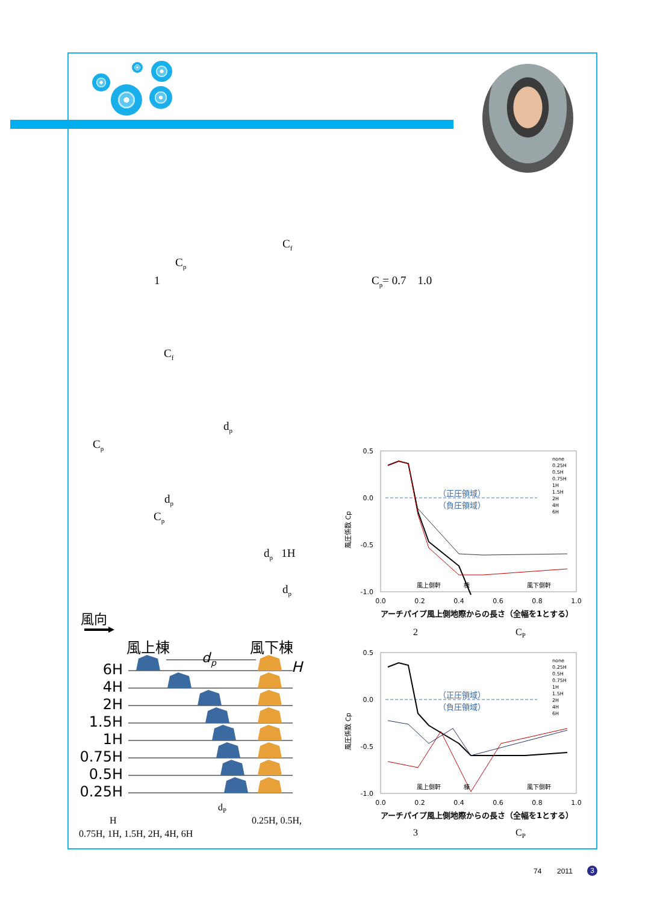C<sub>f</sub>
C<sub>p</sub>
1 C<sub>p</sub>= 0.7 1.0
C<sub>f</sub>
d<sub>p</sub>
C<sub>p</sub>
d<sub>p</sub>
C<sub>p</sub>
d<sub>p</sub> 1H
d<sub>p</sub>
風向
風上棟
風下棟
d
p
H
6H
4H
2H
1.5H
1H
0.75H
0.5H
0.25H
d<sub>P</sub>
H 0.25H, 0.5H,
0.75H, 1H, 1.5H, 2H, 4H, 6H
0.5
0.0
-0.5
-1.0
0.0
0.2
0.4
0.6
0.8
1.0
（正圧領域）
（負圧領域）
風上側軒
棟
風下側軒
風圧係数 Cp
none
0.25H
0.5H
0.75H
1H
1.5H
2H
4H
6H
アーチパイプ風上側地際からの長さ（全幅を1とする）
2 C<sub>P</sub>
0.5
0.0
-0.5
-1.0
0.0
0.2
0.4
0.6
0.8
1.0
（正圧領域）
（負圧領域）
風上側軒
棟
風下側軒
風圧係数 Cp
none
0.25H
0.5H
0.75H
1H
1.5H
2H
4H
6H
アーチパイプ風上側地際からの長さ（全幅を1とする）
3 C<sub>P</sub>
74 2011 3